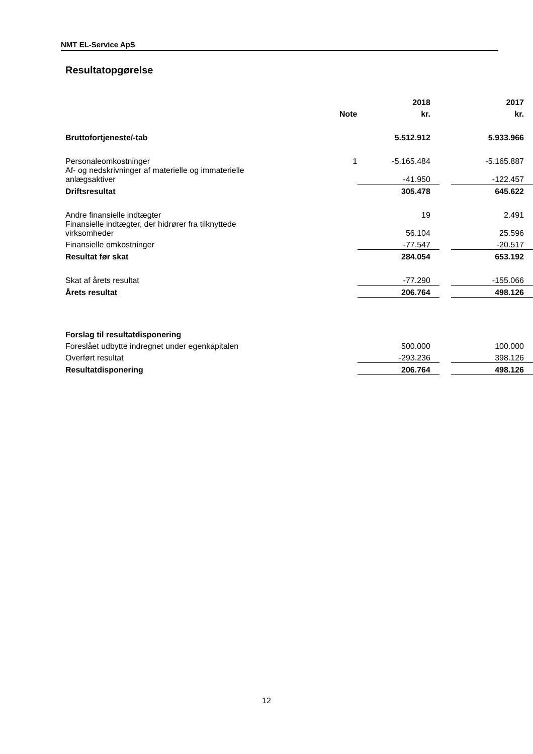NMT EL-Service ApS
Resultatopgørelse
| | | 2018 | | 2017 |
| --- | --- | --- | --- | --- |
| | Note | kr. | | kr. |
| Bruttofortjeneste/-tab | | 5.512.912 | | 5.933.966 |
| Personaleomkostninger | 1 | -5.165.484 | | -5.165.887 |
| Af- og nedskrivninger af materielle og immaterielle anlægsaktiver | | -41.950 | | -122.457 |
| Driftsresultat | | 305.478 | | 645.622 |
| Andre finansielle indtægter | | 19 | | 2.491 |
| Finansielle indtægter, der hidrører fra tilknyttede virksomheder | | 56.104 | | 25.596 |
| Finansielle omkostninger | | -77.547 | | -20.517 |
| Resultat før skat | | 284.054 | | 653.192 |
| Skat af årets resultat | | -77.290 | | -155.066 |
| Årets resultat | | 206.764 | | 498.126 |
| Forslag til resultatdisponering | | | | |
| Foreslået udbytte indregnet under egenkapitalen | | 500.000 | | 100.000 |
| Overført resultat | | -293.236 | | 398.126 |
| Resultatdisponering | | 206.764 | | 498.126 |
12